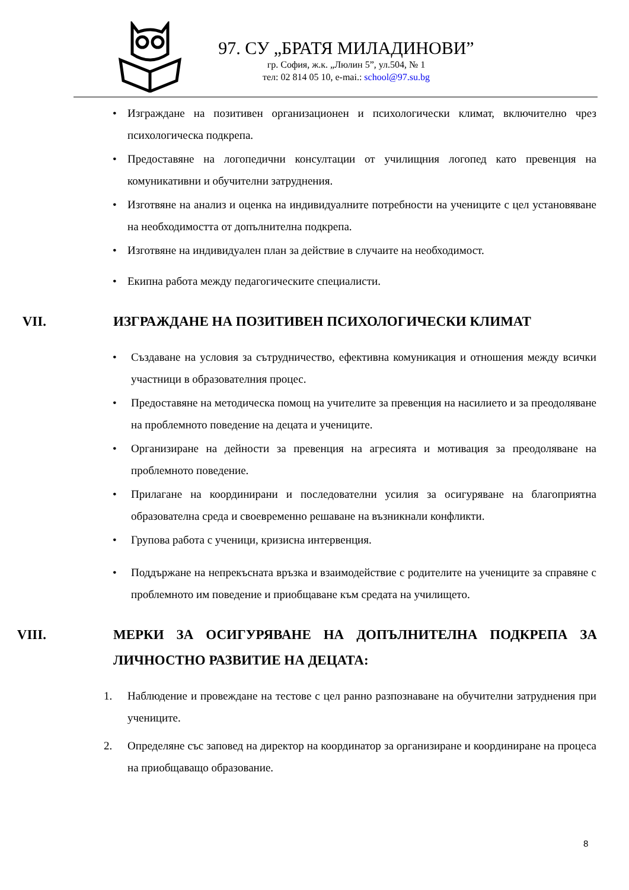97. СУ „БРАТЯ МИЛАДИНОВИ”
гр. София, ж.к. „Люлин 5”, ул.504, № 1
тел: 02 814 05 10, e-mai.: school@97.su.bg
• Изграждане на позитивен организационен и психологически климат, включително чрез психологическа подкрепа.
• Предоставяне на логопедични консултации от училищния логопед като превенция на комуникативни и обучителни затруднения.
• Изготвяне на анализ и оценка на индивидуалните потребности на учениците с цел установяване на необходимостта от допълнителна подкрепа.
• Изготвяне на индивидуален план за действие в случаите на необходимост.
• Екипна работа между педагогическите специалисти.
VII. ИЗГРАЖДАНЕ НА ПОЗИТИВЕН ПСИХОЛОГИЧЕСКИ КЛИМАТ
• Създаване на условия за сътрудничество, ефективна комуникация и отношения между всички участници в образователния процес.
• Предоставяне на методическа помощ на учителите за превенция на насилието и за преодоляване на проблемното поведение на децата и учениците.
• Организиране на дейности за превенция на агресията и мотивация за преодоляване на проблемното поведение.
• Прилагане на координирани и последователни усилия за осигуряване на благоприятна образователна среда и своевременно решаване на възникнали конфликти.
• Групова работа с ученици, кризисна интервенция.
• Поддържане на непрекъсната връзка и взаимодействие с родителите на учениците за справяне с проблемното им поведение и приобщаване към средата на училището.
VIII. МЕРКИ ЗА ОСИГУРЯВАНЕ НА ДОПЪЛНИТЕЛНА ПОДКРЕПА ЗА ЛИЧНОСТНО РАЗВИТИЕ НА ДЕЦАТА:
1. Наблюдение и провеждане на тестове с цел ранно разпознаване на обучителни затруднения при учениците.
2. Определяне със заповед на директор на координатор за организиране и координиране на процеса на приобщаващо образование.
8